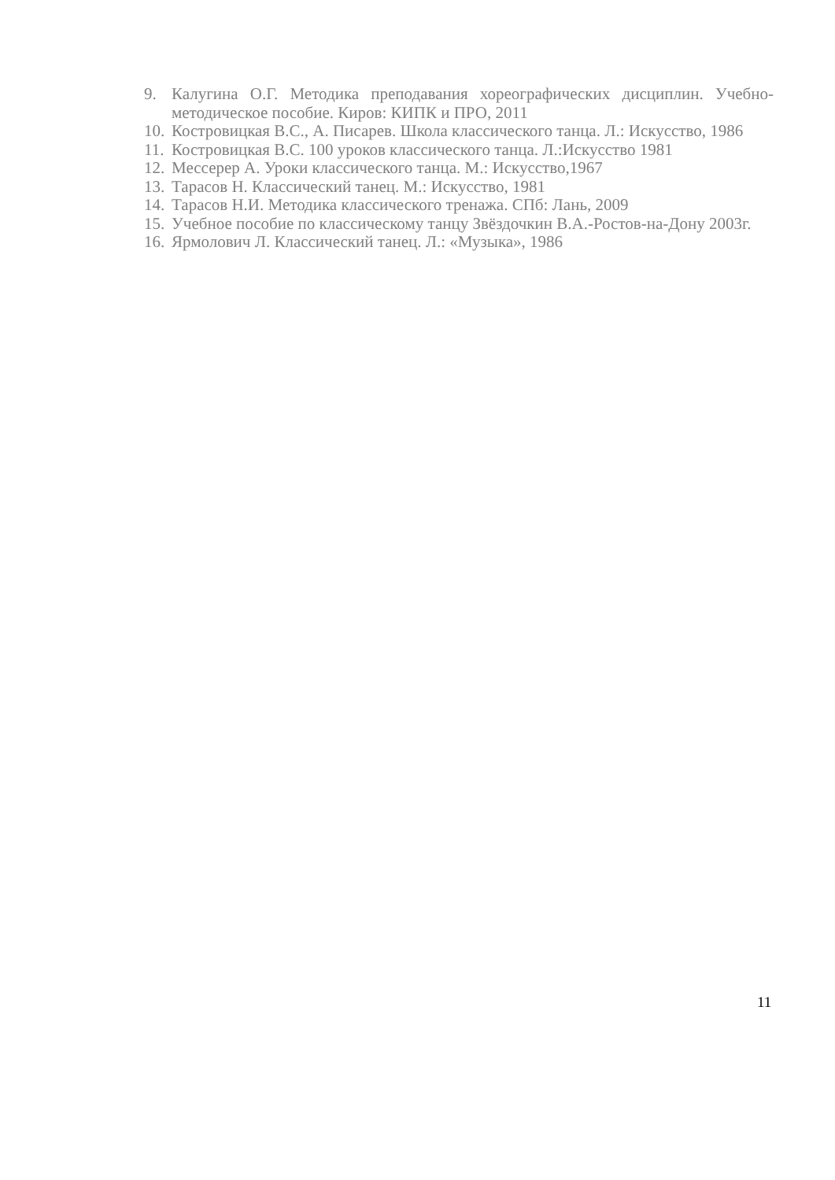9. Калугина О.Г. Методика преподавания хореографических дисциплин. Учебно-методическое пособие. Киров: КИПК и ПРО, 2011
10. Костровицкая В.С., А. Писарев. Школа классического танца. Л.: Искусство, 1986
11. Костровицкая В.С. 100 уроков классического танца. Л.:Искусство 1981
12. Мессерер А. Уроки классического танца. М.: Искусство,1967
13. Тарасов Н. Классический танец. М.: Искусство, 1981
14. Тарасов Н.И. Методика классического тренажа. СПб: Лань, 2009
15. Учебное пособие по классическому танцу Звёздочкин В.А.-Ростов-на-Дону 2003г.
16. Ярмолович Л. Классический танец. Л.: «Музыка», 1986
11